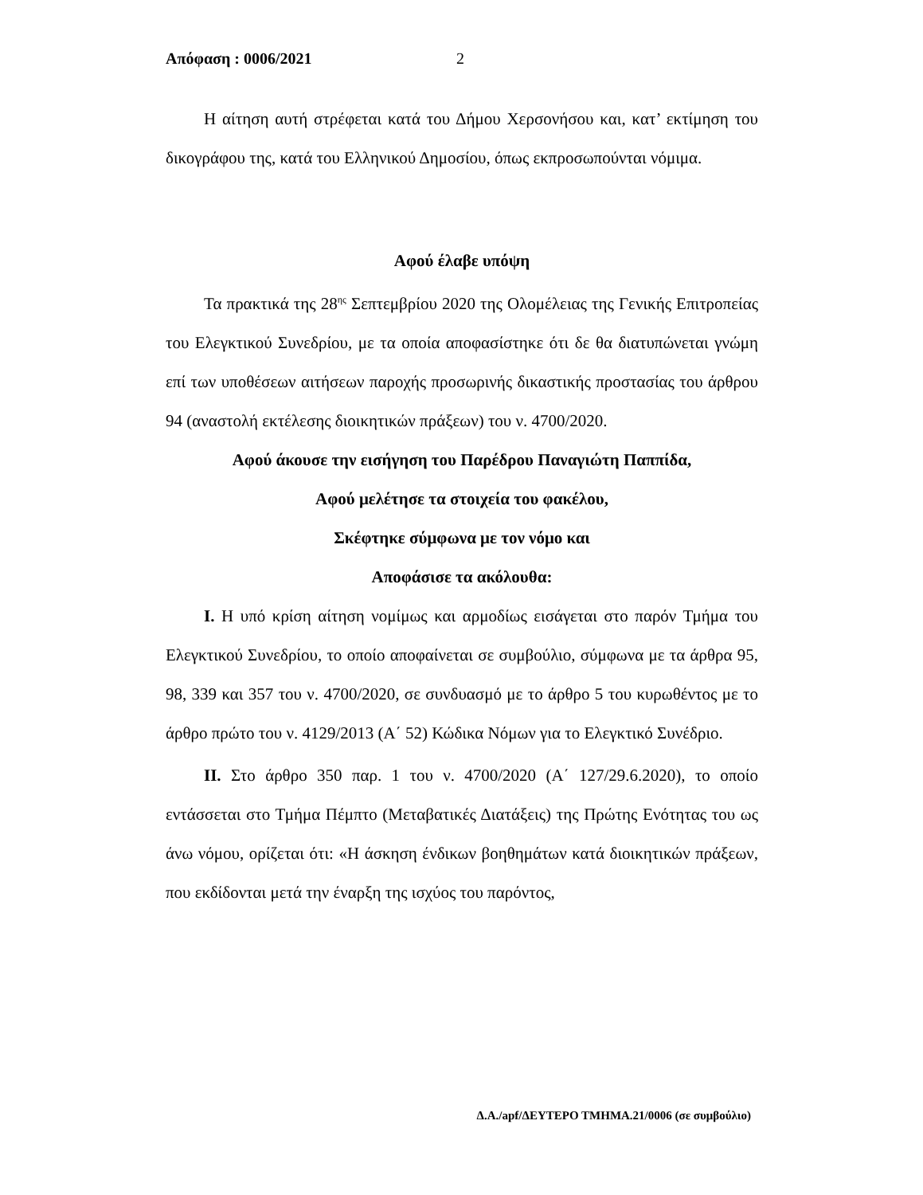Απόφαση : 0006/2021 2
Η αίτηση αυτή στρέφεται κατά του Δήμου Χερσονήσου και, κατ’ εκτίμηση του δικογράφου της, κατά του Ελληνικού Δημοσίου, όπως εκπροσωπούνται νόμιμα.
Αφού έλαβε υπόψη
Τα πρακτικά της 28<sup>ης</sup> Σεπτεμβρίου 2020 της Ολομέλειας της Γενικής Επιτροπείας του Ελεγκτικού Συνεδρίου, με τα οποία αποφασίστηκε ότι δε θα διατυπώνεται γνώμη επί των υποθέσεων αιτήσεων παροχής προσωρινής δικαστικής προστασίας του άρθρου 94 (αναστολή εκτέλεσης διοικητικών πράξεων) του ν. 4700/2020.
Αφού άκουσε την εισήγηση του Παρέδρου Παναγιώτη Παππίδα,
Αφού μελέτησε τα στοιχεία του φακέλου,
Σκέφτηκε σύμφωνα με τον νόμο και
Αποφάσισε τα ακόλουθα:
Ι. Η υπό κρίση αίτηση νομίμως και αρμοδίως εισάγεται στο παρόν Τμήμα του Ελεγκτικού Συνεδρίου, το οποίο αποφαίνεται σε συμβούλιο, σύμφωνα με τα άρθρα 95, 98, 339 και 357 του ν. 4700/2020, σε συνδυασμό με το άρθρο 5 του κυρωθέντος με το άρθρο πρώτο του ν. 4129/2013 (Α΄ 52) Κώδικα Νόμων για το Ελεγκτικό Συνέδριο.
ΙΙ. Στο άρθρο 350 παρ. 1 του ν. 4700/2020 (Α΄ 127/29.6.2020), το οποίο εντάσσεται στο Τμήμα Πέμπτο (Μεταβατικές Διατάξεις) της Πρώτης Ενότητας του ως άνω νόμου, ορίζεται ότι: «Η άσκηση ένδικων βοηθημάτων κατά διοικητικών πράξεων, που εκδίδονται μετά την έναρξη της ισχύος του παρόντος,
Δ.Α./apf/ΔΕΥΤΕΡΟ ΤΜΗΜΑ.21/0006 (σε συμβούλιο)